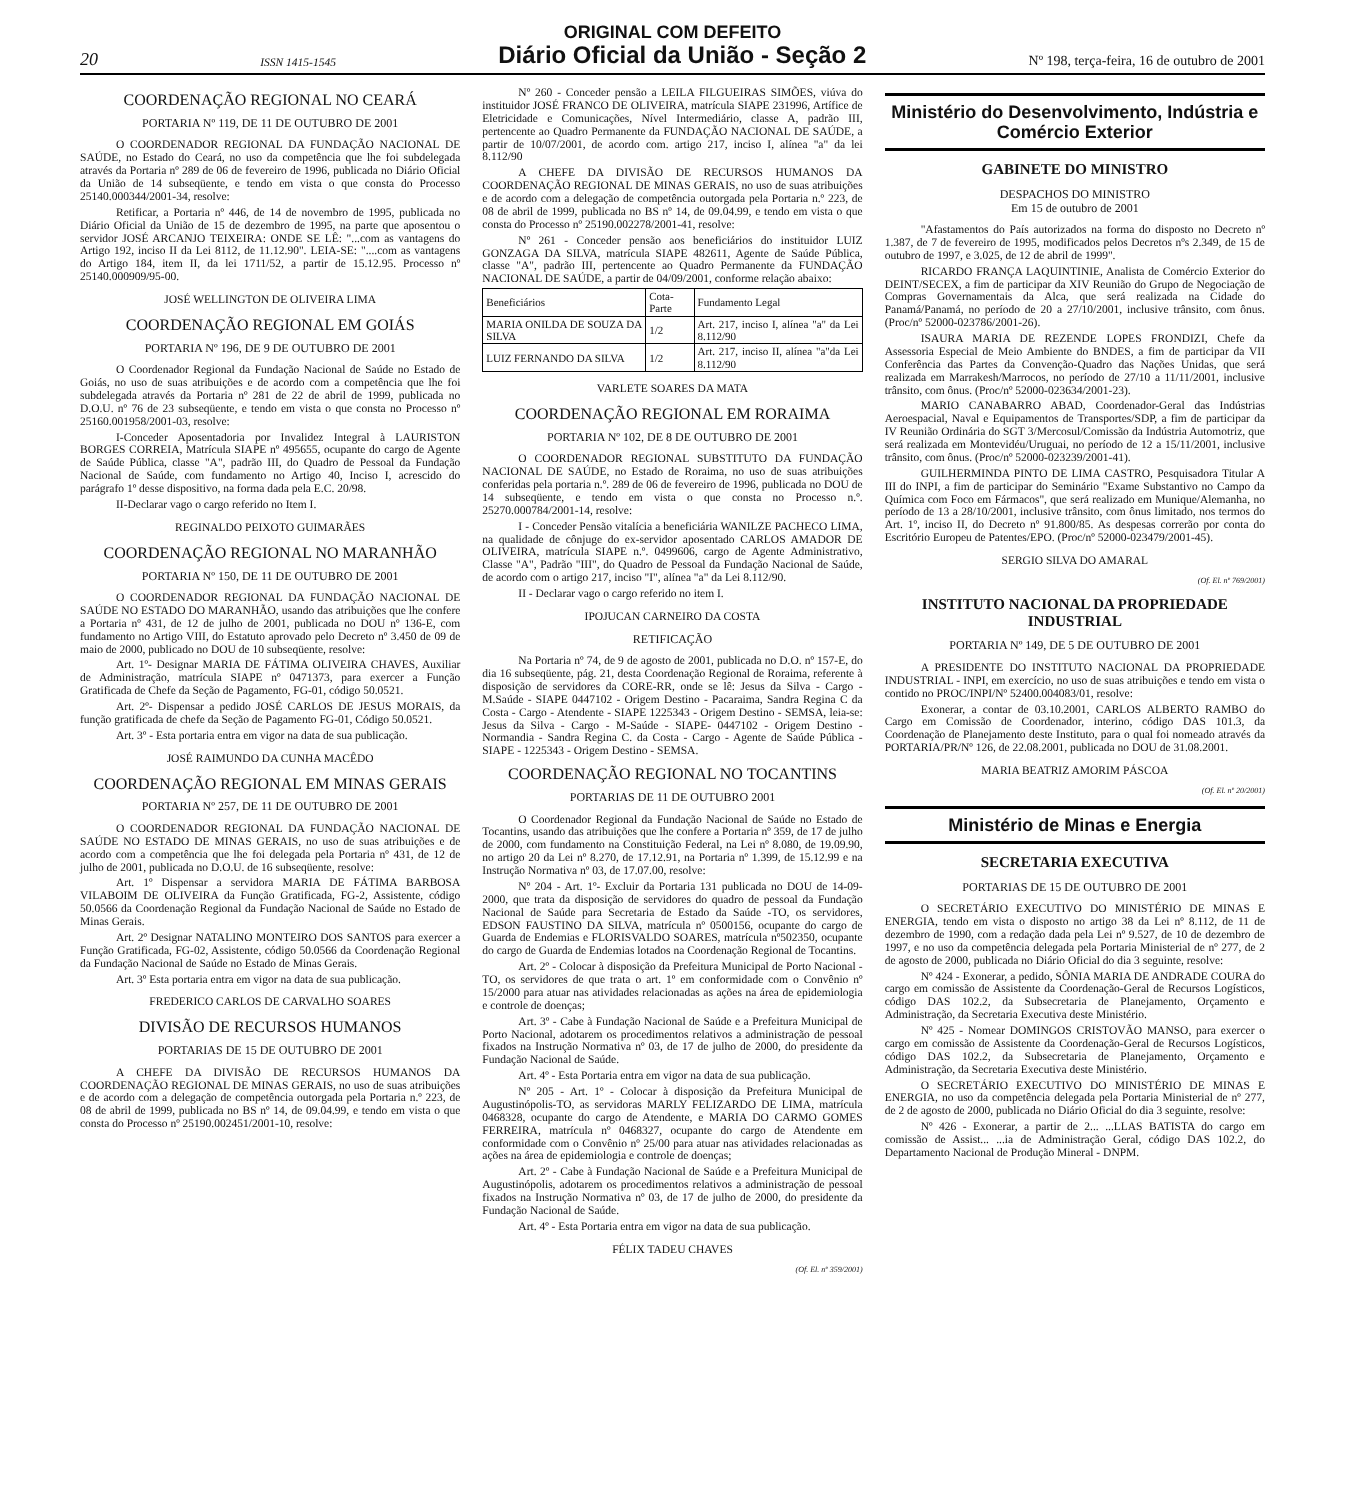ORIGINAL COM DEFEITO
20 ISSN 1415-1545 Diário Oficial da União - Seção 2 Nº 198, terça-feira, 16 de outubro de 2001
COORDENAÇÃO REGIONAL NO CEARÁ
PORTARIA Nº 119, DE 11 DE OUTUBRO DE 2001
O COORDENADOR REGIONAL DA FUNDAÇÃO NACIONAL DE SAÚDE, no Estado do Ceará, no uso da competência que lhe foi subdelegada através da Portaria nº 289 de 06 de fevereiro de 1996, publicada no Diário Oficial da União de 14 subseqüente, e tendo em vista o que consta do Processo 25140.000344/2001-34, resolve:
Retificar, a Portaria nº 446, de 14 de novembro de 1995, publicada no Diário Oficial da União de 15 de dezembro de 1995, na parte que aposentou o servidor JOSÉ ARCANJO TEIXEIRA: ONDE SE LÊ: "...com as vantagens do Artigo 192, inciso II da Lei 8112, de 11.12.90". LEIA-SE: "....com as vantagens do Artigo 184, item II, da lei 1711/52, a partir de 15.12.95. Processo nº 25140.000909/95-00.
JOSÉ WELLINGTON DE OLIVEIRA LIMA
COORDENAÇÃO REGIONAL EM GOIÁS
PORTARIA Nº 196, DE 9 DE OUTUBRO DE 2001
O Coordenador Regional da Fundação Nacional de Saúde no Estado de Goiás, no uso de suas atribuições e de acordo com a competência que lhe foi subdelegada através da Portaria nº 281 de 22 de abril de 1999, publicada no D.O.U. nº 76 de 23 subseqüente, e tendo em vista o que consta no Processo nº 25160.001958/2001-03, resolve:
I-Conceder Aposentadoria por Invalidez Integral à LAURISTON BORGES CORREIA, Matrícula SIAPE nº 495655, ocupante do cargo de Agente de Saúde Pública, classe "A", padrão III, do Quadro de Pessoal da Fundação Nacional de Saúde, com fundamento no Artigo 40, Inciso I, acrescido do parágrafo 1º desse dispositivo, na forma dada pela E.C. 20/98.
II-Declarar vago o cargo referido no Item I.
REGINALDO PEIXOTO GUIMARÃES
COORDENAÇÃO REGIONAL NO MARANHÃO
PORTARIA Nº 150, DE 11 DE OUTUBRO DE 2001
O COORDENADOR REGIONAL DA FUNDAÇÃO NACIONAL DE SAÚDE NO ESTADO DO MARANHÃO, usando das atribuições que lhe confere a Portaria nº 431, de 12 de julho de 2001, publicada no DOU nº 136-E, com fundamento no Artigo VIII, do Estatuto aprovado pelo Decreto nº 3.450 de 09 de maio de 2000, publicado no DOU de 10 subseqüente, resolve:
Art. 1º- Designar MARIA DE FÁTIMA OLIVEIRA CHAVES, Auxiliar de Administração, matrícula SIAPE nº 0471373, para exercer a Função Gratificada de Chefe da Seção de Pagamento, FG-01, código 50.0521.
Art. 2º- Dispensar a pedido JOSÉ CARLOS DE JESUS MORAIS, da função gratificada de chefe da Seção de Pagamento FG-01, Código 50.0521.
Art. 3º - Esta portaria entra em vigor na data de sua publicação.
JOSÉ RAIMUNDO DA CUNHA MACÊDO
COORDENAÇÃO REGIONAL EM MINAS GERAIS
PORTARIA Nº 257, DE 11 DE OUTUBRO DE 2001
O COORDENADOR REGIONAL DA FUNDAÇÃO NACIONAL DE SAÚDE NO ESTADO DE MINAS GERAIS, no uso de suas atribuições e de acordo com a competência que lhe foi delegada pela Portaria nº 431, de 12 de julho de 2001, publicada no D.O.U. de 16 subseqüente, resolve:
Art. 1º Dispensar a servidora MARIA DE FÁTIMA BARBOSA VILABOIM DE OLIVEIRA da Função Gratificada, FG-2, Assistente, código 50.0566 da Coordenação Regional da Fundação Nacional de Saúde no Estado de Minas Gerais.
Art. 2º Designar NATALINO MONTEIRO DOS SANTOS para exercer a Função Gratificada, FG-02, Assistente, código 50.0566 da Coordenação Regional da Fundação Nacional de Saúde no Estado de Minas Gerais.
Art. 3º Esta portaria entra em vigor na data de sua publicação.
FREDERICO CARLOS DE CARVALHO SOARES
DIVISÃO DE RECURSOS HUMANOS
PORTARIAS DE 15 DE OUTUBRO DE 2001
A CHEFE DA DIVISÃO DE RECURSOS HUMANOS DA COORDENAÇÃO REGIONAL DE MINAS GERAIS, no uso de suas atribuições e de acordo com a delegação de competência outorgada pela Portaria n.º 223, de 08 de abril de 1999, publicada no BS nº 14, de 09.04.99, e tendo em vista o que consta do Processo nº 25190.002451/2001-10, resolve:
Nº 260 - Conceder pensão a LEILA FILGUEIRAS SIMÕES, viúva do instituidor JOSÉ FRANCO DE OLIVEIRA, matrícula SIAPE 231996, Artífice de Eletricidade e Comunicações, Nível Intermediário, classe A, padrão III, pertencente ao Quadro Permanente da FUNDAÇÃO NACIONAL DE SAÚDE, a partir de 10/07/2001, de acordo com. artigo 217, inciso I, alínea "a" da lei 8.112/90
A CHEFE DA DIVISÃO DE RECURSOS HUMANOS DA COORDENAÇÃO REGIONAL DE MINAS GERAIS, no uso de suas atribuições e de acordo com a delegação de competência outorgada pela Portaria n.º 223, de 08 de abril de 1999, publicada no BS nº 14, de 09.04.99, e tendo em vista o que consta do Processo nº 25190.002278/2001-41, resolve:
Nº 261 - Conceder pensão aos beneficiários do instituidor LUIZ GONZAGA DA SILVA, matrícula SIAPE 482611, Agente de Saúde Pública, classe "A", padrão III, pertencente ao Quadro Permanente da FUNDAÇÃO NACIONAL DE SAÚDE, a partir de 04/09/2001, conforme relação abaixo:
| Beneficiários | Cota-Parte | Fundamento Legal |
| --- | --- | --- |
| MARIA ONILDA DE SOUZA DA SILVA | 1/2 | Art. 217, inciso I, alínea "a" da Lei 8.112/90 |
| LUIZ FERNANDO DA SILVA | 1/2 | Art. 217, inciso II, alínea "a"da Lei 8.112/90 |
VARLETE SOARES DA MATA
COORDENAÇÃO REGIONAL EM RORAIMA
PORTARIA Nº 102, DE 8 DE OUTUBRO DE 2001
O COORDENADOR REGIONAL SUBSTITUTO DA FUNDAÇÃO NACIONAL DE SAÚDE, no Estado de Roraima, no uso de suas atribuições conferidas pela portaria n.º. 289 de 06 de fevereiro de 1996, publicada no DOU de 14 subseqüente, e tendo em vista o que consta no Processo n.º. 25270.000784/2001-14, resolve:
I - Conceder Pensão vitalícia a beneficiária WANILZE PACHECO LIMA, na qualidade de cônjuge do ex-servidor aposentado CARLOS AMADOR DE OLIVEIRA, matrícula SIAPE n.º. 0499606, cargo de Agente Administrativo, Classe "A", Padrão "III", do Quadro de Pessoal da Fundação Nacional de Saúde, de acordo com o artigo 217, inciso "I", alínea "a" da Lei 8.112/90.
II - Declarar vago o cargo referido no item I.
IPOJUCAN CARNEIRO DA COSTA
RETIFICAÇÃO
Na Portaria nº 74, de 9 de agosto de 2001, publicada no D.O. nº 157-E, do dia 16 subseqüente, pág. 21, desta Coordenação Regional de Roraima, referente à disposição de servidores da CORE-RR, onde se lê: Jesus da Silva - Cargo - M.Saúde - SIAPE 0447102 - Origem Destino - Pacaraima, Sandra Regina C da Costa - Cargo - Atendente - SIAPE 1225343 - Origem Destino - SEMSA, leia-se: Jesus da Silva - Cargo - M-Saúde - SIAPE- 0447102 - Origem Destino - Normandia - Sandra Regina C. da Costa - Cargo - Agente de Saúde Pública - SIAPE - 1225343 - Origem Destino - SEMSA.
COORDENAÇÃO REGIONAL NO TOCANTINS
PORTARIAS DE 11 DE OUTUBRO 2001
O Coordenador Regional da Fundação Nacional de Saúde no Estado de Tocantins, usando das atribuições que lhe confere a Portaria nº 359, de 17 de julho de 2000, com fundamento na Constituição Federal, na Lei nº 8.080, de 19.09.90, no artigo 20 da Lei nº 8.270, de 17.12.91, na Portaria nº 1.399, de 15.12.99 e na Instrução Normativa nº 03, de 17.07.00, resolve:
Nº 204 - Art. 1º- Excluir da Portaria 131 publicada no DOU de 14-09-2000, que trata da disposição de servidores do quadro de pessoal da Fundação Nacional de Saúde para Secretaria de Estado da Saúde -TO, os servidores, EDSON FAUSTINO DA SILVA, matrícula nº 0500156, ocupante do cargo de Guarda de Endemias e FLORISVALDO SOARES, matrícula nº502350, ocupante do cargo de Guarda de Endemias lotados na Coordenação Regional de Tocantins.
Art. 2º - Colocar à disposição da Prefeitura Municipal de Porto Nacional -TO, os servidores de que trata o art. 1º em conformidade com o Convênio nº 15/2000 para atuar nas atividades relacionadas as ações na área de epidemiologia e controle de doenças;
Art. 3º - Cabe à Fundação Nacional de Saúde e a Prefeitura Municipal de Porto Nacional, adotarem os procedimentos relativos a administração de pessoal fixados na Instrução Normativa nº 03, de 17 de julho de 2000, do presidente da Fundação Nacional de Saúde.
Art. 4º - Esta Portaria entra em vigor na data de sua publicação.
Nº 205 - Art. 1º - Colocar à disposição da Prefeitura Municipal de Augustinópolis-TO, as servidoras MARLY FELIZARDO DE LIMA, matrícula 0468328, ocupante do cargo de Atendente, e MARIA DO CARMO GOMES FERREIRA, matrícula nº 0468327, ocupante do cargo de Atendente em conformidade com o Convênio nº 25/00 para atuar nas atividades relacionadas as ações na área de epidemiologia e controle de doenças;
Art. 2º - Cabe à Fundação Nacional de Saúde e a Prefeitura Municipal de Augustinópolis, adotarem os procedimentos relativos a administração de pessoal fixados na Instrução Normativa nº 03, de 17 de julho de 2000, do presidente da Fundação Nacional de Saúde.
Art. 4º - Esta Portaria entra em vigor na data de sua publicação.
FÉLIX TADEU CHAVES
(Of. El. nº 359/2001)
Ministério do Desenvolvimento, Indústria e Comércio Exterior
GABINETE DO MINISTRO
DESPACHOS DO MINISTRO
Em 15 de outubro de 2001
"Afastamentos do País autorizados na forma do disposto no Decreto nº 1.387, de 7 de fevereiro de 1995, modificados pelos Decretos nºs 2.349, de 15 de outubro de 1997, e 3.025, de 12 de abril de 1999".
RICARDO FRANÇA LAQUINTINIE, Analista de Comércio Exterior do DEINT/SECEX, a fim de participar da XIV Reunião do Grupo de Negociação de Compras Governamentais da Alca, que será realizada na Cidade do Panamá/Panamá, no período de 20 a 27/10/2001, inclusive trânsito, com ônus. (Proc/nº 52000-023786/2001-26).
ISAURA MARIA DE REZENDE LOPES FRONDIZI, Chefe da Assessoria Especial de Meio Ambiente do BNDES, a fim de participar da VII Conferência das Partes da Convenção-Quadro das Nações Unidas, que será realizada em Marrakesh/Marrocos, no período de 27/10 a 11/11/2001, inclusive trânsito, com ônus. (Proc/nº 52000-023634/2001-23).
MARIO CANABARRO ABAD, Coordenador-Geral das Indústrias Aeroespacial, Naval e Equipamentos de Transportes/SDP, a fim de participar da IV Reunião Ordinária do SGT 3/Mercosul/Comissão da Indústria Automotriz, que será realizada em Montevidéu/Uruguai, no período de 12 a 15/11/2001, inclusive trânsito, com ônus. (Proc/nº 52000-023239/2001-41).
GUILHERMINDA PINTO DE LIMA CASTRO, Pesquisadora Titular A III do INPI, a fim de participar do Seminário "Exame Substantivo no Campo da Química com Foco em Fármacos", que será realizado em Munique/Alemanha, no período de 13 a 28/10/2001, inclusive trânsito, com ônus limitado, nos termos do Art. 1º, inciso II, do Decreto nº 91.800/85. As despesas correrão por conta do Escritório Europeu de Patentes/EPO. (Proc/nº 52000-023479/2001-45).
SERGIO SILVA DO AMARAL
(Of. El. nº 769/2001)
INSTITUTO NACIONAL DA PROPRIEDADE INDUSTRIAL
PORTARIA Nº 149, DE 5 DE OUTUBRO DE 2001
A PRESIDENTE DO INSTITUTO NACIONAL DA PROPRIEDADE INDUSTRIAL - INPI, em exercício, no uso de suas atribuições e tendo em vista o contido no PROC/INPI/Nº 52400.004083/01, resolve:
Exonerar, a contar de 03.10.2001, CARLOS ALBERTO RAMBO do Cargo em Comissão de Coordenador, interino, código DAS 101.3, da Coordenação de Planejamento deste Instituto, para o qual foi nomeado através da PORTARIA/PR/Nº 126, de 22.08.2001, publicada no DOU de 31.08.2001.
MARIA BEATRIZ AMORIM PÁSCOA
(Of. El. nº 20/2001)
Ministério de Minas e Energia
SECRETARIA EXECUTIVA
PORTARIAS DE 15 DE OUTUBRO DE 2001
O SECRETÁRIO EXECUTIVO DO MINISTÉRIO DE MINAS E ENERGIA, tendo em vista o disposto no artigo 38 da Lei nº 8.112, de 11 de dezembro de 1990, com a redação dada pela Lei nº 9.527, de 10 de dezembro de 1997, e no uso da competência delegada pela Portaria Ministerial de nº 277, de 2 de agosto de 2000, publicada no Diário Oficial do dia 3 seguinte, resolve:
Nº 424 - Exonerar, a pedido, SÔNIA MARIA DE ANDRADE COURA do cargo em comissão de Assistente da Coordenação-Geral de Recursos Logísticos, código DAS 102.2, da Subsecretaria de Planejamento, Orçamento e Administração, da Secretaria Executiva deste Ministério.
Nº 425 - Nomear DOMINGOS CRISTOVÃO MANSO, para exercer o cargo em comissão de Assistente da Coordenação-Geral de Recursos Logísticos, código DAS 102.2, da Subsecretaria de Planejamento, Orçamento e Administração, da Secretaria Executiva deste Ministério.
O SECRETÁRIO EXECUTIVO DO MINISTÉRIO DE MINAS E ENERGIA, no uso da competência delegada pela Portaria Ministerial de nº 277, de 2 de agosto de 2000, publicada no Diário Oficial do dia 3 seguinte, resolve:
Nº 426 - Exonerar, a partir de 2... ...LLAS BATISTA do cargo em comissão de Assist... ...ia de Administração Geral, código DAS 102.2, do Departamento Nacional de Produção Mineral - DNPM.